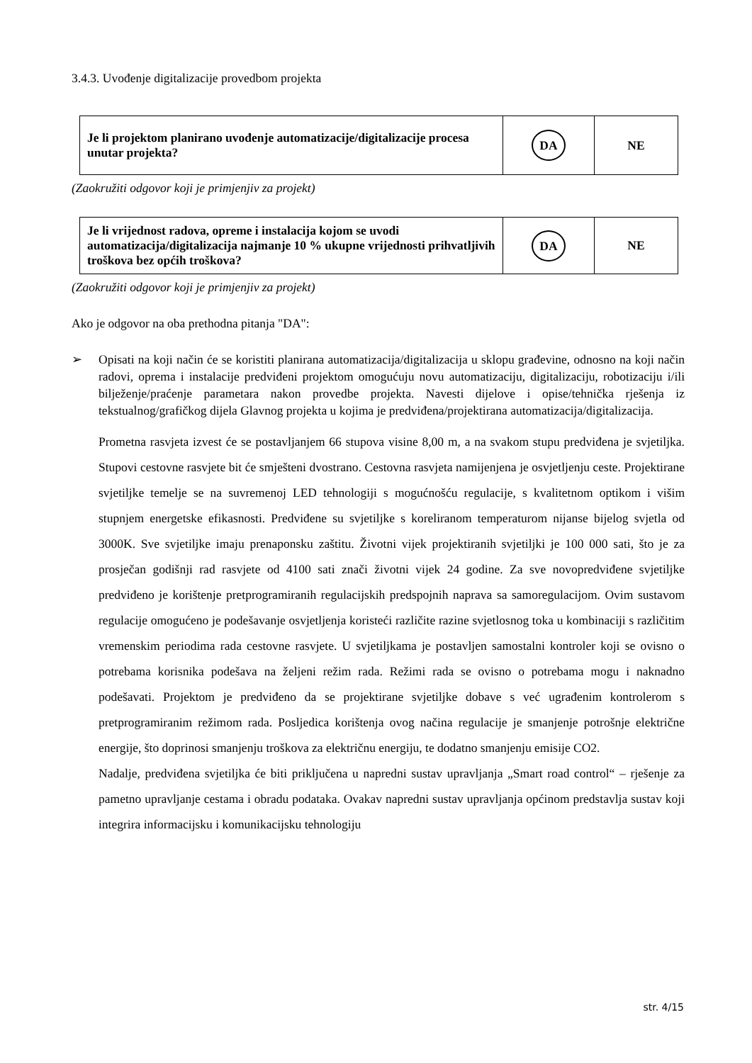3.4.3. Uvođenje digitalizacije provedbom projekta
| Je li projektom planirano uvođenje automatizacije/digitalizacije procesa unutar projekta? | DA | NE |
(Zaokružiti odgovor koji je primjenjiv za projekt)
| Je li vrijednost radova, opreme i instalacija kojom se uvodi automatizacija/digitalizacija najmanje 10 % ukupne vrijednosti prihvatljivih troškova bez općih troškova? | DA | NE |
(Zaokružiti odgovor koji je primjenjiv za projekt)
Ako je odgovor na oba prethodna pitanja "DA":
➢ Opisati na koji način će se koristiti planirana automatizacija/digitalizacija u sklopu građevine, odnosno na koji način radovi, oprema i instalacije predviđeni projektom omogućuju novu automatizaciju, digitalizaciju, robotizaciju i/ili bilježenje/praćenje parametara nakon provedbe projekta. Navesti dijelove i opise/tehnička rješenja iz tekstualnog/grafičkog dijela Glavnog projekta u kojima je predviđena/projektirana automatizacija/digitalizacija.
Prometna rasvjeta izvest će se postavljanjem 66 stupova visine 8,00 m, a na svakom stupu predviđena je svjetiljka. Stupovi cestovne rasvjete bit će smješteni dvostrano. Cestovna rasvjeta namijenjena je osvjetljenju ceste. Projektirane svjetiljke temelje se na suvremenoj LED tehnologiji s mogućnošću regulacije, s kvalitetnom optikom i višim stupnjem energetske efikasnosti. Predviđene su svjetiljke s koreliranom temperaturom nijanse bijelog svjetla od 3000K. Sve svjetiljke imaju prenaponsku zaštitu. Životni vijek projektiranih svjetiljki je 100 000 sati, što je za prosječan godišnji rad rasvjete od 4100 sati znači životni vijek 24 godine. Za sve novopredviđene svjetiljke predviđeno je korištenje pretprogramiranih regulacijskih predspojnih naprava sa samoregulacijom. Ovim sustavom regulacije omogućeno je podešavanje osvjetljenja koristeći različite razine svjetlosnog toka u kombinaciji s različitim vremenskim periodima rada cestovne rasvjete. U svjetiljkama je postavljen samostalni kontroler koji se ovisno o potrebama korisnika podešava na željeni režim rada. Režimi rada se ovisno o potrebama mogu i naknadno podešavati. Projektom je predviđeno da se projektirane svjetiljke dobave s već ugrađenim kontrolerom s pretprogramiranim režimom rada. Posljedica korištenja ovog načina regulacije je smanjenje potrošnje električne energije, što doprinosi smanjenju troškova za električnu energiju, te dodatno smanjenju emisije CO2.
Nadalje, predviđena svjetiljka će biti priključena u napredni sustav upravljanja „Smart road control“ – rješenje za pametno upravljanje cestama i obradu podataka. Ovakav napredni sustav upravljanja općinom predstavlja sustav koji integrira informacijsku i komunikacijsku tehnologiju
str. 4/15